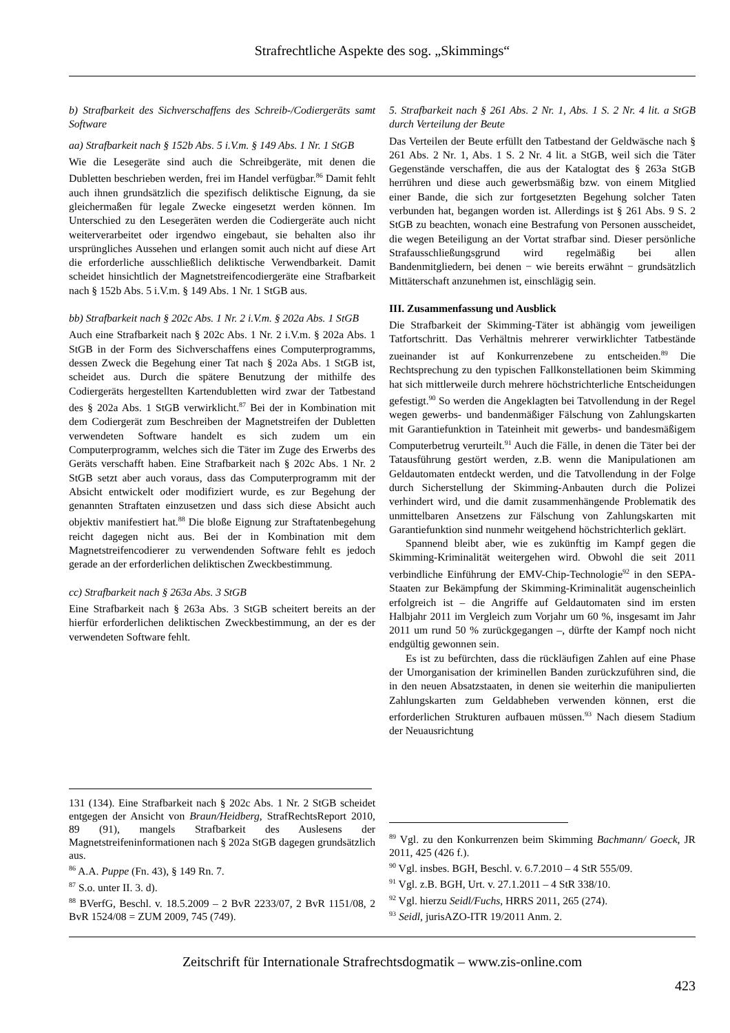Strafrechtliche Aspekte des sog. „Skimmings“
b) Strafbarkeit des Sichverschaffens des Schreib-/Codiergeräts samt Software
aa) Strafbarkeit nach § 152b Abs. 5 i.V.m. § 149 Abs. 1 Nr. 1 StGB
Wie die Lesegeräte sind auch die Schreibgeräte, mit denen die Dubletten beschrieben werden, frei im Handel verfügbar.<sup>86</sup> Damit fehlt auch ihnen grundsätzlich die spezifisch deliktische Eignung, da sie gleichermaßen für legale Zwecke eingesetzt werden können. Im Unterschied zu den Lesegeräten werden die Codiergeräte auch nicht weiterverarbeitet oder irgendwo eingebaut, sie behalten also ihr ursprüngliches Aussehen und erlangen somit auch nicht auf diese Art die erforderliche ausschließlich deliktische Verwendbarkeit. Damit scheidet hinsichtlich der Magnetstreifencodiergeräte eine Strafbarkeit nach § 152b Abs. 5 i.V.m. § 149 Abs. 1 Nr. 1 StGB aus.
bb) Strafbarkeit nach § 202c Abs. 1 Nr. 2 i.V.m. § 202a Abs. 1 StGB
Auch eine Strafbarkeit nach § 202c Abs. 1 Nr. 2 i.V.m. § 202a Abs. 1 StGB in der Form des Sichverschaffens eines Computerprogramms, dessen Zweck die Begehung einer Tat nach § 202a Abs. 1 StGB ist, scheidet aus. Durch die spätere Benutzung der mithilfe des Codiergeräts hergestellten Kartendubletten wird zwar der Tatbestand des § 202a Abs. 1 StGB verwirklicht.<sup>87</sup> Bei der in Kombination mit dem Codiergerät zum Beschreiben der Magnetstreifen der Dubletten verwendeten Software handelt es sich zudem um ein Computerprogramm, welches sich die Täter im Zuge des Erwerbs des Geräts verschafft haben. Eine Strafbarkeit nach § 202c Abs. 1 Nr. 2 StGB setzt aber auch voraus, dass das Computerprogramm mit der Absicht entwickelt oder modifiziert wurde, es zur Begehung der genannten Straftaten einzusetzen und dass sich diese Absicht auch objektiv manifestiert hat.<sup>88</sup> Die bloße Eignung zur Straftatenbegehung reicht dagegen nicht aus. Bei der in Kombination mit dem Magnetstreifencodierer zu verwendenden Software fehlt es jedoch gerade an der erforderlichen deliktischen Zweckbestimmung.
cc) Strafbarkeit nach § 263a Abs. 3 StGB
Eine Strafbarkeit nach § 263a Abs. 3 StGB scheitert bereits an der hierfür erforderlichen deliktischen Zweckbestimmung, an der es der verwendeten Software fehlt.
131 (134). Eine Strafbarkeit nach § 202c Abs. 1 Nr. 2 StGB scheidet entgegen der Ansicht von Braun/Heidberg, StrafRechtsReport 2010, 89 (91), mangels Strafbarkeit des Auslesens der Magnetstreifeninformationen nach § 202a StGB dagegen grundsätzlich aus.
<sup>86</sup> A.A. Puppe (Fn. 43), § 149 Rn. 7.
<sup>87</sup> S.o. unter II. 3. d).
<sup>88</sup> BVerfG, Beschl. v. 18.5.2009 – 2 BvR 2233/07, 2 BvR 1151/08, 2 BvR 1524/08 = ZUM 2009, 745 (749).
5. Strafbarkeit nach § 261 Abs. 2 Nr. 1, Abs. 1 S. 2 Nr. 4 lit. a StGB durch Verteilung der Beute
Das Verteilen der Beute erfüllt den Tatbestand der Geldwäsche nach § 261 Abs. 2 Nr. 1, Abs. 1 S. 2 Nr. 4 lit. a StGB, weil sich die Täter Gegenstände verschaffen, die aus der Katalogtat des § 263a StGB herrühren und diese auch gewerbsmäßig bzw. von einem Mitglied einer Bande, die sich zur fortgesetzten Begehung solcher Taten verbunden hat, begangen worden ist. Allerdings ist § 261 Abs. 9 S. 2 StGB zu beachten, wonach eine Bestrafung von Personen ausscheidet, die wegen Beteiligung an der Vortat strafbar sind. Dieser persönliche Strafausschließungsgrund wird regelmäßig bei allen Bandenmitgliedern, bei denen − wie bereits erwähnt − grundsätzlich Mittäterschaft anzunehmen ist, einschlägig sein.
III. Zusammenfassung und Ausblick
Die Strafbarkeit der Skimming-Täter ist abhängig vom jeweiligen Tatfortschritt. Das Verhältnis mehrerer verwirklichter Tatbestände zueinander ist auf Konkurrenzebene zu entscheiden.<sup>89</sup> Die Rechtsprechung zu den typischen Fallkonstellationen beim Skimming hat sich mittlerweile durch mehrere höchstrichterliche Entscheidungen gefestigt.<sup>90</sup> So werden die Angeklagten bei Tatvollendung in der Regel wegen gewerbs- und bandenmäßiger Fälschung von Zahlungskarten mit Garantiefunktion in Tateinheit mit gewerbs- und bandesmäßigem Computerbetrug verurteilt.<sup>91</sup> Auch die Fälle, in denen die Täter bei der Tatausführung gestört werden, z.B. wenn die Manipulationen am Geldautomaten entdeckt werden, und die Tatvollendung in der Folge durch Sicherstellung der Skimming-Anbauten durch die Polizei verhindert wird, und die damit zusammenhängende Problematik des unmittelbaren Ansetzens zur Fälschung von Zahlungskarten mit Garantiefunktion sind nunmehr weitgehend höchstrichterlich geklärt.
Spannend bleibt aber, wie es zukünftig im Kampf gegen die Skimming-Kriminalität weitergehen wird. Obwohl die seit 2011 verbindliche Einführung der EMV-Chip-Technologie<sup>92</sup> in den SEPA-Staaten zur Bekämpfung der Skimming-Kriminalität augenscheinlich erfolgreich ist – die Angriffe auf Geldautomaten sind im ersten Halbjahr 2011 im Vergleich zum Vorjahr um 60 %, insgesamt im Jahr 2011 um rund 50 % zurückgegangen –, dürfte der Kampf noch nicht endgültig gewonnen sein.
Es ist zu befürchten, dass die rückläufigen Zahlen auf eine Phase der Umorganisation der kriminellen Banden zurückzuführen sind, die in den neuen Absatzstaaten, in denen sie weiterhin die manipulierten Zahlungskarten zum Geldabheben verwenden können, erst die erforderlichen Strukturen aufbauen müssen.<sup>93</sup> Nach diesem Stadium der Neuausrichtung
<sup>89</sup> Vgl. zu den Konkurrenzen beim Skimming Bachmann/ Goeck, JR 2011, 425 (426 f.).
<sup>90</sup> Vgl. insbes. BGH, Beschl. v. 6.7.2010 – 4 StR 555/09.
<sup>91</sup> Vgl. z.B. BGH, Urt. v. 27.1.2011 – 4 StR 338/10.
<sup>92</sup> Vgl. hierzu Seidl/Fuchs, HRRS 2011, 265 (274).
<sup>93</sup> Seidl, jurisAZO-ITR 19/2011 Anm. 2.
Zeitschrift für Internationale Strafrechtsdogmatik – www.zis-online.com
423